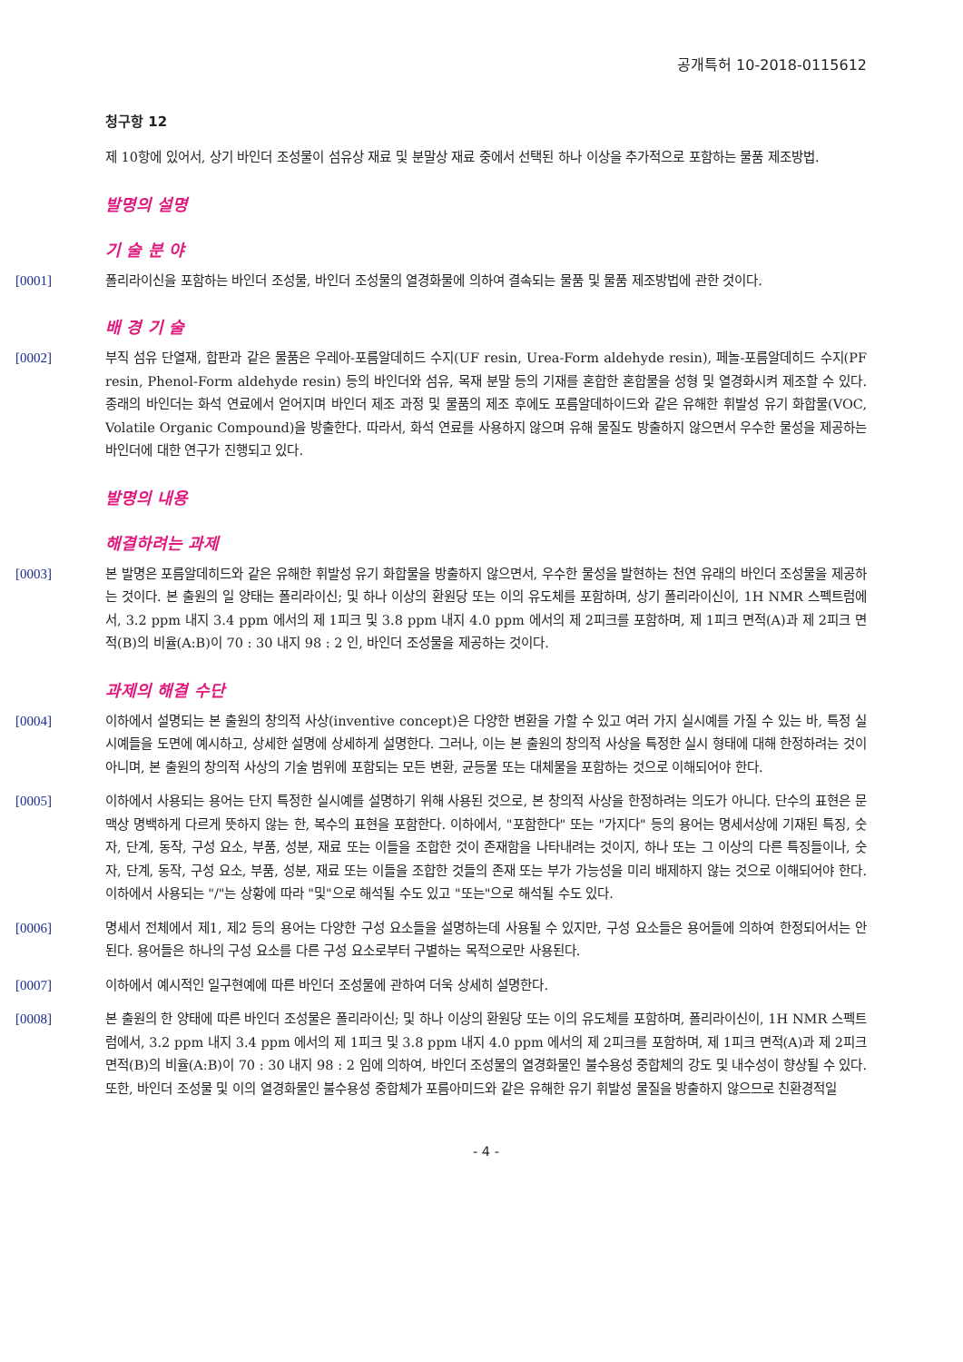공개특허 10-2018-0115612
청구항 12
제 10항에 있어서, 상기 바인더 조성물이 섬유상 재료 및 분말상 재료 중에서 선택된 하나 이상을 추가적으로 포함하는 물품 제조방법.
발명의 설명
기 술 분 야
[0001] 폴리라이신을 포함하는 바인더 조성물, 바인더 조성물의 열경화물에 의하여 결속되는 물품 및 물품 제조방법에 관한 것이다.
배 경 기 술
[0002] 부직 섬유 단열재, 합판과 같은 물품은 우레아-포름알데히드 수지(UF resin, Urea-Form aldehyde resin), 페놀-포름알데히드 수지(PF resin, Phenol-Form aldehyde resin) 등의 바인더와 섬유, 목재 분말 등의 기재를 혼합한 혼합물을 성형 및 열경화시켜 제조할 수 있다. 종래의 바인더는 화석 연료에서 얻어지며 바인더 제조 과정 및 물품의 제조 후에도 포름알데하이드와 같은 유해한 휘발성 유기 화합물(VOC, Volatile Organic Compound)을 방출한다. 따라서, 화석 연료를 사용하지 않으며 유해 물질도 방출하지 않으면서 우수한 물성을 제공하는 바인더에 대한 연구가 진행되고 있다.
발명의 내용
해결하려는 과제
[0003] 본 발명은 포름알데히드와 같은 유해한 휘발성 유기 화합물을 방출하지 않으면서, 우수한 물성을 발현하는 천연 유래의 바인더 조성물을 제공하는 것이다. 본 출원의 일 양태는 폴리라이신; 및 하나 이상의 환원당 또는 이의 유도체를 포함하며, 상기 폴리라이신이, 1H NMR 스펙트럼에서, 3.2 ppm 내지 3.4 ppm 에서의 제 1피크 및 3.8 ppm 내지 4.0 ppm 에서의 제 2피크를 포함하며, 제 1피크 면적(A)과 제 2피크 면적(B)의 비율(A:B)이 70 : 30 내지 98 : 2 인, 바인더 조성물을 제공하는 것이다.
과제의 해결 수단
[0004] 이하에서 설명되는 본 출원의 창의적 사상(inventive concept)은 다양한 변환을 가할 수 있고 여러 가지 실시예를 가질 수 있는 바, 특정 실시예들을 도면에 예시하고, 상세한 설명에 상세하게 설명한다. 그러나, 이는 본 출원의 창의적 사상을 특정한 실시 형태에 대해 한정하려는 것이 아니며, 본 출원의 창의적 사상의 기술 범위에 포함되는 모든 변환, 균등물 또는 대체물을 포함하는 것으로 이해되어야 한다.
[0005] 이하에서 사용되는 용어는 단지 특정한 실시예를 설명하기 위해 사용된 것으로, 본 창의적 사상을 한정하려는 의도가 아니다. 단수의 표현은 문맥상 명백하게 다르게 뜻하지 않는 한, 복수의 표현을 포함한다. 이하에서, "포함한다" 또는 "가지다" 등의 용어는 명세서상에 기재된 특징, 숫자, 단계, 동작, 구성 요소, 부품, 성분, 재료 또는 이들을 조합한 것이 존재함을 나타내려는 것이지, 하나 또는 그 이상의 다른 특징들이나, 숫자, 단계, 동작, 구성 요소, 부품, 성분, 재료 또는 이들을 조합한 것들의 존재 또는 부가 가능성을 미리 배제하지 않는 것으로 이해되어야 한다. 이하에서 사용되는 "/"는 상황에 따라 "및"으로 해석될 수도 있고 "또는"으로 해석될 수도 있다.
[0006] 명세서 전체에서 제1, 제2 등의 용어는 다양한 구성 요소들을 설명하는데 사용될 수 있지만, 구성 요소들은 용어들에 의하여 한정되어서는 안 된다. 용어들은 하나의 구성 요소를 다른 구성 요소로부터 구별하는 목적으로만 사용된다.
[0007] 이하에서 예시적인 일구현예에 따른 바인더 조성물에 관하여 더욱 상세히 설명한다.
[0008] 본 출원의 한 양태에 따른 바인더 조성물은 폴리라이신; 및 하나 이상의 환원당 또는 이의 유도체를 포함하며, 폴리라이신이, 1H NMR 스펙트럼에서, 3.2 ppm 내지 3.4 ppm 에서의 제 1피크 및 3.8 ppm 내지 4.0 ppm 에서의 제 2피크를 포함하며, 제 1피크 면적(A)과 제 2피크 면적(B)의 비율(A:B)이 70 : 30 내지 98 : 2 임에 의하여, 바인더 조성물의 열경화물인 불수용성 중합체의 강도 및 내수성이 향상될 수 있다. 또한, 바인더 조성물 및 이의 열경화물인 불수용성 중합체가 포름아미드와 같은 유해한 유기 휘발성 물질을 방출하지 않으므로 친환경적일
- 4 -